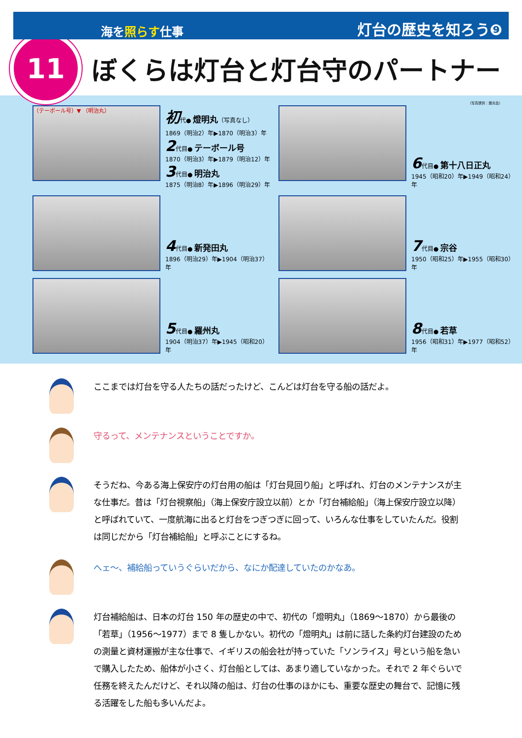海を照らす仕事 灯台の歴史を知ろう❾
11
ぼくらは灯台と灯台守のパートナー
（写真提供：燈光会）
（テーボール号）▼ （明治丸）
初代● 燈明丸（写真なし）
1869（明治2）年▶1870（明治3）年
2代目● テーボール号
1870（明治3）年▶1879（明治12）年
3代目● 明治丸
1875（明治8）年▶1896（明治29）年
6代目● 第十八日正丸
1945（昭和20）年▶1949（昭和24）年
4代目● 新発田丸
1896（明治29）年▶1904（明治37）年
7代目● 宗谷
1950（昭和25）年▶1955（昭和30）年
5代目● 羅州丸
1904（明治37）年▶1945（昭和20）年
8代目● 若草
1956（昭和31）年▶1977（昭和52）年
ここまでは灯台を守る人たちの話だったけど、こんどは灯台を守る船の話だよ。
守るって、メンテナンスということですか。
そうだね、今ある海上保安庁の灯台用の船は「灯台見回り船」と呼ばれ、灯台のメンテナンスが主な仕事だ。昔は「灯台視察船」（海上保安庁設立以前）とか「灯台補給船」（海上保安庁設立以降）と呼ばれていて、一度航海に出ると灯台をつぎつぎに回って、いろんな仕事をしていたんだ。役割は同じだから「灯台補給船」と呼ぶことにするね。
へェ～、補給船っていうぐらいだから、なにか配達していたのかなあ。
灯台補給船は、日本の灯台 150 年の歴史の中で、初代の「燈明丸」（1869～1870）から最後の「若草」（1956～1977）まで 8 隻しかない。初代の「燈明丸」は前に話した条約灯台建設のための測量と資材運搬が主な仕事で、イギリスの船会社が持っていた「ソンライス」号という船を急いで購入したため、船体が小さく、灯台船としては、あまり適していなかった。それで 2 年ぐらいで任務を終えたんだけど、それ以降の船は、灯台の仕事のほかにも、重要な歴史の舞台で、記憶に残る活躍をした船も多いんだよ。